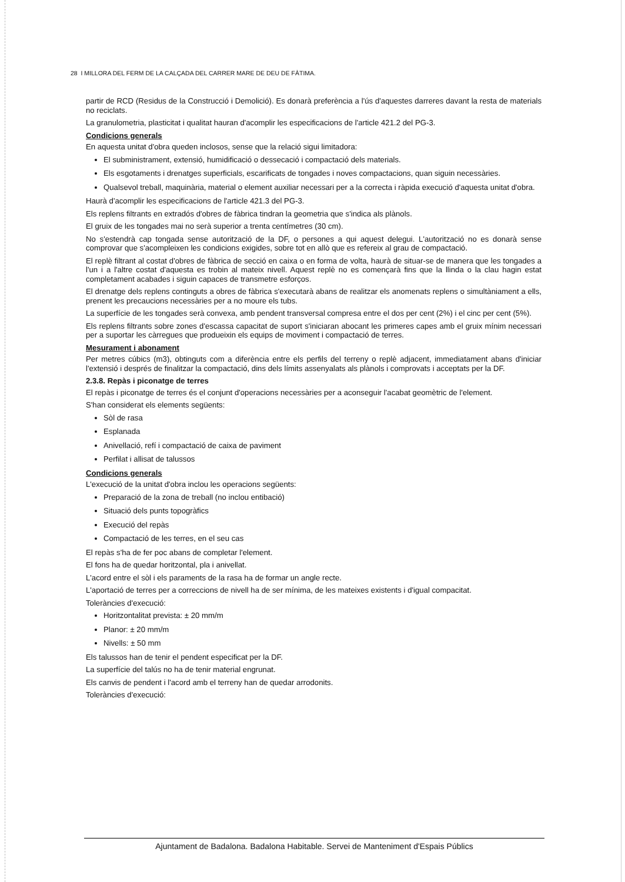28 I MILLORA DEL FERM DE LA CALÇADA DEL CARRER MARE DE DEU DE FÀTIMA.
partir de RCD (Residus de la Construcció i Demolició). Es donarà preferència a l'ús d'aquestes darreres davant la resta de materials no reciclats.
La granulometria, plasticitat i qualitat hauran d'acomplir les especificacions de l'article 421.2 del PG-3.
Condicions generals
En aquesta unitat d'obra queden inclosos, sense que la relació sigui limitadora:
El subministrament, extensió, humidificació o dessecació i compactació dels materials.
Els esgotaments i drenatges superficials, escarificats de tongades i noves compactacions, quan siguin necessàries.
Qualsevol treball, maquinària, material o element auxiliar necessari per a la correcta i ràpida execució d'aquesta unitat d'obra.
Haurà d'acomplir les especificacions de l'article 421.3 del PG-3.
Els replens filtrants en extradós d'obres de fàbrica tindran la geometria que s'indica als plànols.
El gruix de les tongades mai no serà superior a trenta centímetres (30 cm).
No s'estendrà cap tongada sense autorització de la DF, o persones a qui aquest delegui. L'autorització no es donarà sense comprovar que s'acompleixen les condicions exigides, sobre tot en allò que es refereix al grau de compactació.
El replè filtrant al costat d'obres de fàbrica de secció en caixa o en forma de volta, haurà de situar-se de manera que les tongades a l'un i a l'altre costat d'aquesta es trobin al mateix nivell. Aquest replè no es començarà fins que la llinda o la clau hagin estat completament acabades i siguin capaces de transmetre esforços.
El drenatge dels replens continguts a obres de fàbrica s'executarà abans de realitzar els anomenats replens o simultàniament a ells, prenent les precaucions necessàries per a no moure els tubs.
La superfície de les tongades serà convexa, amb pendent transversal compresa entre el dos per cent (2%) i el cinc per cent (5%).
Els replens filtrants sobre zones d'escassa capacitat de suport s'iniciaran abocant les primeres capes amb el gruix mínim necessari per a suportar les càrregues que produeixin els equips de moviment i compactació de terres.
Mesurament i abonament
Per metres cúbics (m3), obtinguts com a diferència entre els perfils del terreny o replè adjacent, immediatament abans d'iniciar l'extensió i després de finalitzar la compactació, dins dels límits assenyalats als plànols i comprovats i acceptats per la DF.
2.3.8. Repàs i piconatge de terres
El repàs i piconatge de terres és el conjunt d'operacions necessàries per a aconseguir l'acabat geomètric de l'element.
S'han considerat els elements següents:
Sòl de rasa
Esplanada
Anivellació, refí i compactació de caixa de paviment
Perfilat i allisat de talussos
Condicions generals
L'execució de la unitat d'obra inclou les operacions següents:
Preparació de la zona de treball (no inclou entibació)
Situació dels punts topogràfics
Execució del repàs
Compactació de les terres, en el seu cas
El repàs s'ha de fer poc abans de completar l'element.
El fons ha de quedar horitzontal, pla i anivellat.
L'acord entre el sòl i els paraments de la rasa ha de formar un angle recte.
L'aportació de terres per a correccions de nivell ha de ser mínima, de les mateixes existents i d'igual compacitat.
Toleràncies d'execució:
Horitzontalitat prevista: ± 20 mm/m
Planor: ± 20 mm/m
Nivells: ± 50 mm
Els talussos han de tenir el pendent especificat per la DF.
La superfície del talús no ha de tenir material engrunat.
Els canvis de pendent i l'acord amb el terreny han de quedar arrodonits.
Toleràncies d'execució:
Ajuntament de Badalona. Badalona Habitable. Servei de Manteniment d'Espais Públics